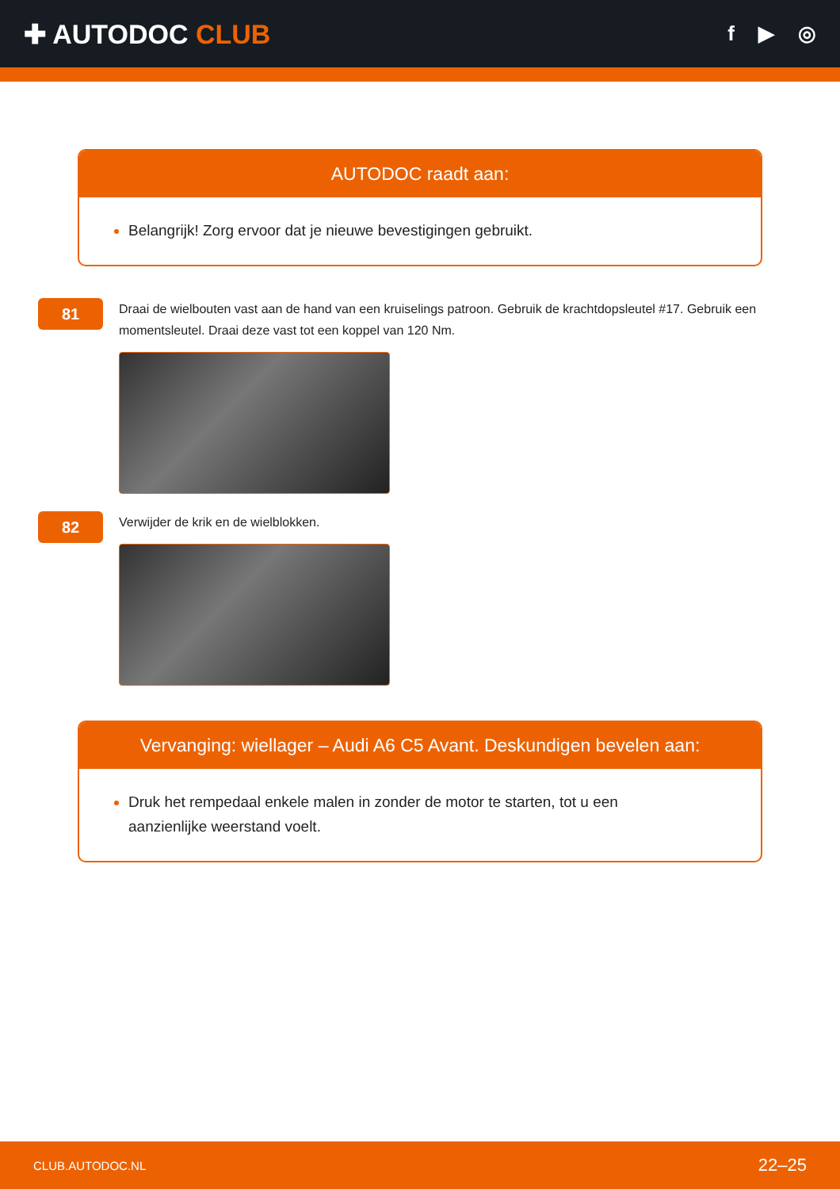✚ AUTODOC CLUB
f ▶ ◎
AUTODOC raadt aan:
Belangrijk! Zorg ervoor dat je nieuwe bevestigingen gebruikt.
81
Draai de wielbouten vast aan de hand van een kruiselings patroon. Gebruik de krachtdopsleutel #17. Gebruik een momentsleutel. Draai deze vast tot een koppel van 120 Nm.
82
Verwijder de krik en de wielblokken.
Vervanging: wiellager – Audi A6 C5 Avant. Deskundigen bevelen aan:
Druk het rempedaal enkele malen in zonder de motor te starten, tot u een
aanzienlijke weerstand voelt.
CLUB.AUTODOC.NL 22–25